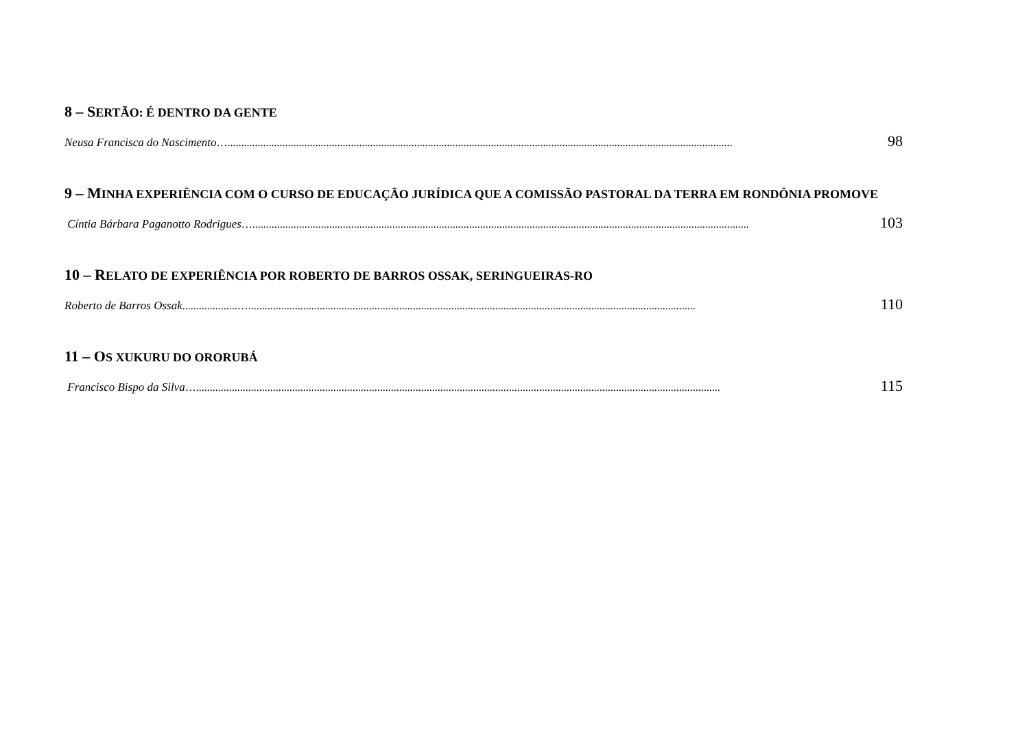8 – SERTÃO: É DENTRO DA GENTE
Neusa Francisca do Nascimento …........................................................................................................................................................................................ 98
9 – MINHA EXPERIÊNCIA COM O CURSO DE EDUCAÇÃO JURÍDICA QUE A COMISSÃO PASTORAL DA TERRA EM RONDÔNIA PROMOVE
Cíntia Bárbara Paganotto Rodrigues …..................................................................................................................................................................................... 103
10 – RELATO DE EXPERIÊNCIA POR ROBERTO DE BARROS OSSAK, SERINGUEIRAS-RO
Roberto de Barros Ossak ....................…................................................................................................................................................................... 110
11 – OS XUKURU DO ORORUBÁ
Francisco Bispo da Silva …............................................................................................................................................................................................... 115